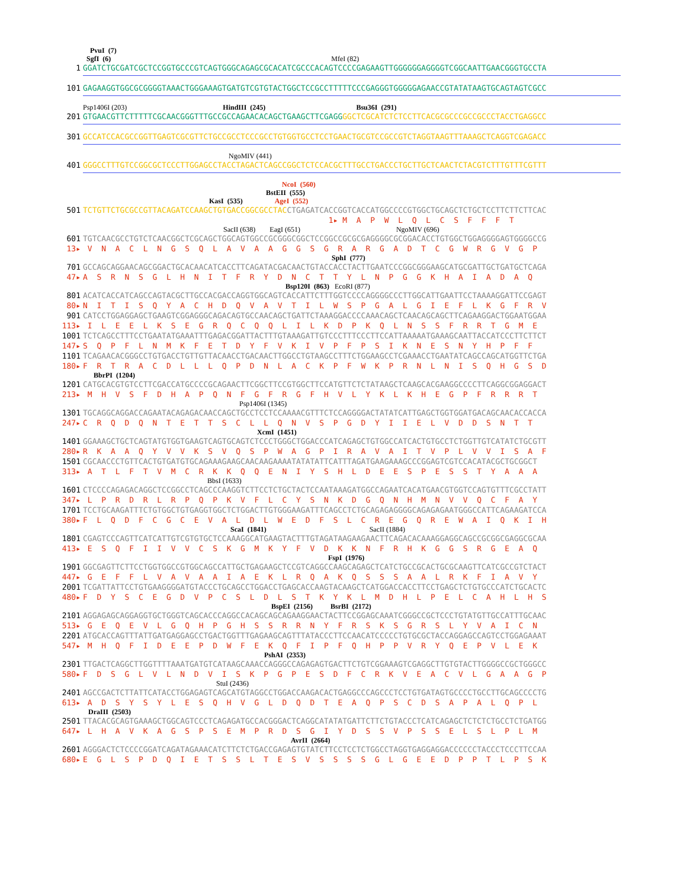PvuI (7) SgfI (6) MfeI (82)
1 GGATCTGCGATCGCTCCGGTGCCCGTCAGTGGGCAGAGCGCACATCGCCCACAGTCCCCGAGAAGTTGGGGGGAGGGGTCGGCAATTGAACGGGTGCCTA
101 GAGAAGGTGGCGCGGGGTAAACTGGGAAAGTGATGTCGTGTACTGGCTCCGCCTTTTTCCCGAGGGTGGGGGAGAACCGTATATAAGTGCAGTAGTCGCC
Psp1406I (203) HindIII (245) Bsu36I (291)
201 GTGAACGTTCTTTTTCGCAACGGGTTTGCCGCCAGAACACAGCTGAAGCTTCGAGG GGCTCGCATCTCTCCTTCACGCGCCCGCCGCCCTACCTGAGGCC
301 GCCATCCACGCCGGTTGAGTCGCGTTCTGCCGCCTCCCGCCTGTGGTGCCTCCTGAACTGCGTCCGCCGTCTAGGTAAGTTTAAAGCTCAGGTCGAGACC
NgoMIV (441)
401 GGGCCTTTGTCCGGCGCTCCCTTGGAGCCTACCTAGACTCAGCCGGCTCTCCACGCTTTGCCTGACCCTGCTTGCTCAACTCTACGTCTTTGTTTCGTTT
NcoI (560) BstEII (555) KasI (535) AgeI (552)
501 TCTGTTCTGCGCCGTTACAGATCCAAGCTGTGACCGGCGCCTAC CTGAGATCACCGGTCACCATGGCCCCGTGGCTGCAGCTCTGCTCCTTCTTCTTCAC
1▸ M A P W L Q L C S F F F T
SacII (638) EagI (651) NgoMIV (696)
601 TGTCAACGCCTGTCTCAACGGCTCGCAGCTGGCAGTGGCCGCGGGCGGCTCCGGCCGCGCGAGGGGCGCGGACACCTGTGGCTGGAGGGGAGTGGGGCCG
13▸ V N A C L N G S Q L A V A A G G S G R A R G A D T C G W R G V G P
SphI (777)
701 GCCAGCAGGAACAGCGGACTGCACAACATCACCTTCAGATACGACAACTGTACCACCTACTTGAATCCCGGCGGGAAGCATGCGATTGCTGATGCTCAGA
47▸ A S R N S G L H N I T F R Y D N C T T Y L N P G G K H A I A D A Q
Bsp120I (863) EcoRI (877)
801 ACATCACCATCAGCCAGTACGCTTGCCACGACCAGGTGGCAGTCACCATTCTTTGGTCCCCAGGGGCCCTTGGCATTGAATTCCTAAAAGGATTCCGAGT
80▸ N I T I S Q Y A C H D Q V A V T I L W S P G A L G I E F L K G F R V
901 CATCCTGGAGGAGCTGAAGTCGGAGGGCAGACAGTGCCAACAGCTGATTCTAAAGGACCCCAAACAGCTCAACAGCAGCTTCAGAAGGACTGGAATGGAA
113▸ I L E E L K S E G R Q C Q Q L I L K D P K Q L N S S F R R T G M E
1001 TCTCAGCCTTTCCTGAATATGAAATTTGAGACGGATTACTTTGTAAAGATTGTCCCTTTCCCTTCCATTAAAAATGAAAGCAATTACCATCCCTTCTTCT
147▸ S Q P F L N M K F E T D Y F V K I V P F P S I K N E S N Y H P F F
1101 TCAGAACACGGGCCTGTGACCTGTTGTTACAACCTGACAACTTGGCCTGTAAGCCTTTCTGGAAGCCTCGAAACCTGAATATCAGCCAGCATGGTTCTGA
180▸ F R T R A C D L L L Q P D N L A C K P F W K P R N L N I S Q H G S D
BbrPI (1204)
1201 CATGCACGTGTCCTTCGACCATGCCCCGCAGAACTTCGGCTTCCGTGGCTTCCATGTTCTCTATAAGCTCAAGCACGAAGGCCCCTTCAGGCGGAGGACT
213▸ M H V S F D H A P Q N F G F R G F H V L Y K L K H E G P F R R R T
Psp1406I (1345)
1301 TGCAGGCAGGACCAGAATACAGAGACAACCAGCTGCCTCCTCCAAAACGTTTCTCCAGGGGACTATATCATTGAGCTGGTGGATGACAGCAACACCACCA
247▸ C R Q D Q N T E T T S C L L Q N V S P G D Y I I E L V D D S N T T
XcmI (1451)
1401 GGAAAGCTGCTCAGTATGTGGTGAAGTCAGTGCAGTCTCCCTGGGCTGGACCCATCAGAGCTGTGGCCATCACTGTGCCTCTGGTTGTCATATCTGCGTT
280▸ R K A A Q Y V V K S V Q S P W A G P I R A V A I T V P L V V I S A F
1501 CGCAACCCTGTTCACTGTGATGTGCAGAAAGAAGCAACAAGAAAATATATATTCATTTAGATGAAGAAAGCCCGGAGTCGTCCACATACGCTGCGGCT
313▸ A T L F T V M C R K K Q Q E N I Y S H L D E E S P E S S T Y A A A
BbsI (1633)
1601 CTCCCCAGAGACAGGCTCCGGCCTCAGCCCAAGGTCTTCCTCTGCTACTCCAATAAAGATGGCCAGAATCACATGAACGTGGTCCAGTGTTTCGCCTATT
347▸ L P R D R L R P Q P K V F L C Y S N K D G Q N H M N V V Q C F A Y
1701 TCCTGCAAGATTTCTGTGGCTGTGAGGTGGCTCTGGACTTGTGGGAAGATTTCAGCCTCTGCAGAGAGGGGCAGAGAGAATGGGCCATTCAGAAGATCCA
380▸ F L Q D F C G C E V A L D L W E D F S L C R E G Q R E W A I Q K I H
ScaI (1841) SacII (1884)
1801 CGAGTCCCAGTTCATCATTGTCGTGTGCTCCAAAGGCATGAAGTACTTTGTAGATAAGAAGAACTTCAGACACAAAGGAGGCAGCCGCGGCGAGGCGCAA
413▸ E S Q F I I V V C S K G M K Y F V D K K N F R H K G G S R G E A Q
FspI (1976)
1901 GGCGAGTTCTTCCTGGTGGCCGTGGCAGCCATTGCTGAGAAGCTCCGTCAGGCCAAGCAGAGCTCATCTGCCGCACTGCGCAAGTTCATCGCCGTCTACT
447▸ G E F F L V A V A A I A E K L R Q A K Q S S S A A L R K F I A V Y
2001 TCGATTATTCCTGTGAAGGGGATGTACCCTGCAGCCTGGACCTGAGCACCAAGTACAAGCTCATGGACCACCTTCCTGAGCTCTGTGCCCATCTGCACTC
480▸ F D Y S C E G D V P C S L D L S T K Y K L M D H L P E L C A H L H S
BspEI (2156) BsrBI (2172)
2101 AGGAGAGCAGGAGGTGCTGGGTCAGCACCCAGGCCACAGCAGCAGAAGGAACTACTTCCGGAGCAAATCGGGCCGCTCCCTGTATGTTGCCATTTGCAAC
513▸ G E Q E V L G Q H P G H S S R R N Y F R S K S G R S L Y V A I C N
2201 ATGCACCAGTTTATTGATGAGGAGCCTGACTGGTTTGAGAAGCAGTTTATACCCTTCCAACATCCCCCTGTGCGCTACCAGGAGCCAGTCCTGGAGAAAT
547▸ M H Q F I D E E P D W F E K Q F I P F Q H P P V R Y Q E P V L E K
PshAI (2353)
2301 TTGACTCAGGCTTGGTTTTAAATGATGTCATAAGCAAACCAGGGCCAGAGAGTGACTTCTGTCGGAAAGTCGAGGCTTGTGTACTTGGGGCCGCTGGGCC
580▸ F D S G L V L N D V I S K P G P E S D F C R K V E A C V L G A A G P
StuI (2436)
2401 AGCCGACTCTTATTCATACCTGGAGAGTCAGCATGTAGGCCTGGACCAAGACACTGAGGCCCAGCCCTCCTGTGATAGTGCCCCTGCCTTGCAGCCCCTG
613▸ A D S Y S Y L E S Q H V G L D Q D T E A Q P S C D S A P A L Q P L
DraIII (2503)
2501 TTACACGCAGTGAAAGCTGGCAGTCCCTCAGAGATGCCACGGGACTCAGGCATATATGATTCTTCTGTACCCTCATCAGAGCTCTCTCTGCCTCTGATGG
647▸ L H A V K A G S P S E M P R D S G I Y D S S V P S S E L S L P L M
AvrII (2664)
2601 AGGGACTCTCCCCGGATCAGATAGAAACATCTTCTCTGACCGAGAGTGTATCTTCCTCCTCTGGCCTAGGTGAGGAGGACCCCCCTACCCTCCCTTCCAA
680▸ E G L S P D Q I E T S S L T E S V S S S S G L G E E D P P T L P S K